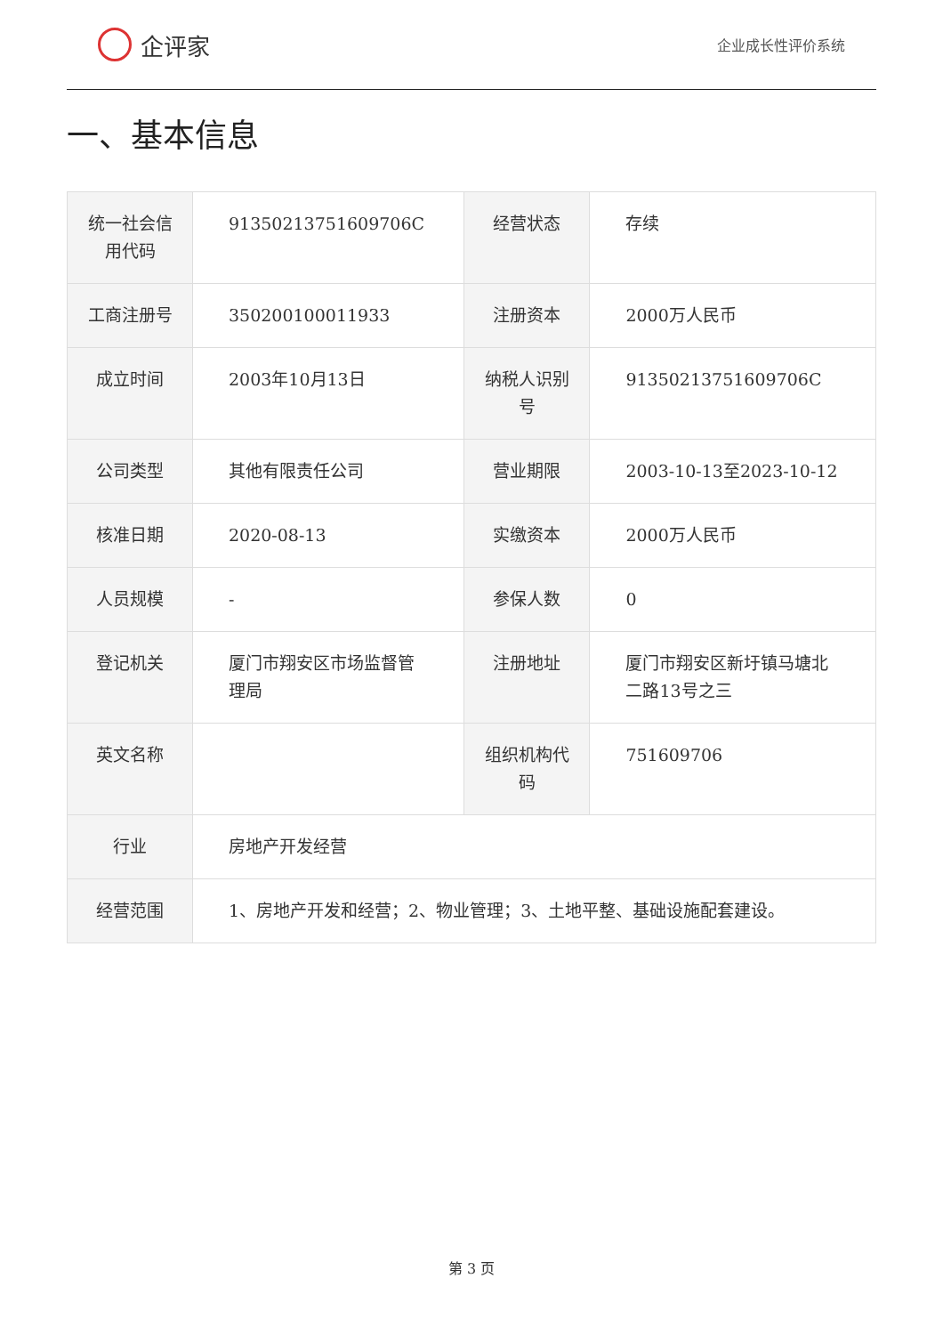企评家
企业成长性评价系统
一、基本信息
| 统一社会信用代码 | 91350213751609706C | 经营状态 | 存续 |
| 工商注册号 | 350200100011933 | 注册资本 | 2000万人民币 |
| 成立时间 | 2003年10月13日 | 纳税人识别号 | 91350213751609706C |
| 公司类型 | 其他有限责任公司 | 营业期限 | 2003-10-13至2023-10-12 |
| 核准日期 | 2020-08-13 | 实缴资本 | 2000万人民币 |
| 人员规模 | - | 参保人数 | 0 |
| 登记机关 | 厦门市翔安区市场监督管理局 | 注册地址 | 厦门市翔安区新圩镇马塘北二路13号之三 |
| 英文名称 | | 组织机构代码 | 751609706 |
| 行业 | 房地产开发经营 | | |
| 经营范围 | 1、房地产开发和经营；2、物业管理；3、土地平整、基础设施配套建设。 | | |
第 3 页